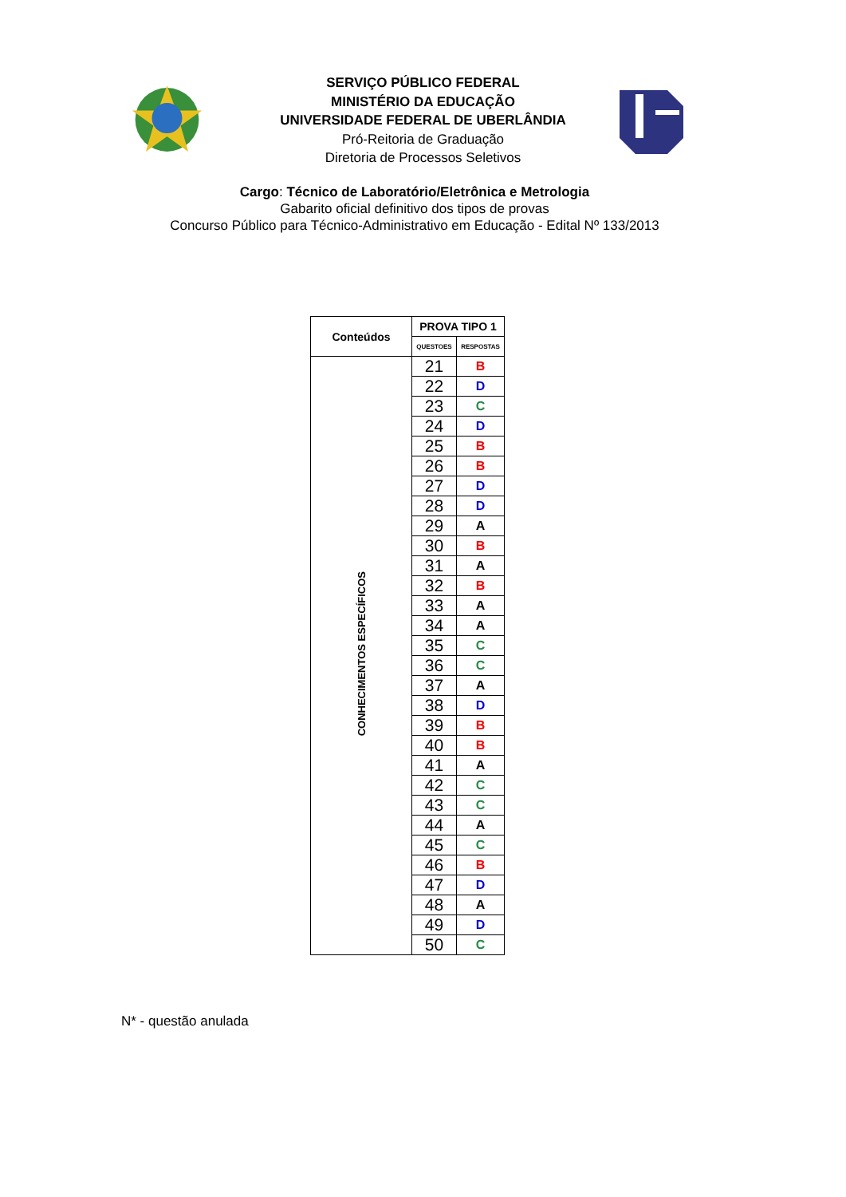SERVIÇO PÚBLICO FEDERAL
MINISTÉRIO DA EDUCAÇÃO
UNIVERSIDADE FEDERAL DE UBERLÂNDIA
Pró-Reitoria de Graduação
Diretoria de Processos Seletivos
Cargo: Técnico de Laboratório/Eletrônica e Metrologia
Gabarito oficial definitivo dos tipos de provas
Concurso Público para Técnico-Administrativo em Educação - Edital Nº 133/2013
| Conteúdos | PROVA TIPO 1 | |
| --- | --- | --- |
| | QUESTOES | RESPOSTAS |
| CONHECIMENTOS ESPECÍFICOS | 21 | B |
| | 22 | D |
| | 23 | C |
| | 24 | D |
| | 25 | B |
| | 26 | B |
| | 27 | D |
| | 28 | D |
| | 29 | A |
| | 30 | B |
| | 31 | A |
| | 32 | B |
| | 33 | A |
| | 34 | A |
| | 35 | C |
| | 36 | C |
| | 37 | A |
| | 38 | D |
| | 39 | B |
| | 40 | B |
| | 41 | A |
| | 42 | C |
| | 43 | C |
| | 44 | A |
| | 45 | C |
| | 46 | B |
| | 47 | D |
| | 48 | A |
| | 49 | D |
| | 50 | C |
N* - questão anulada